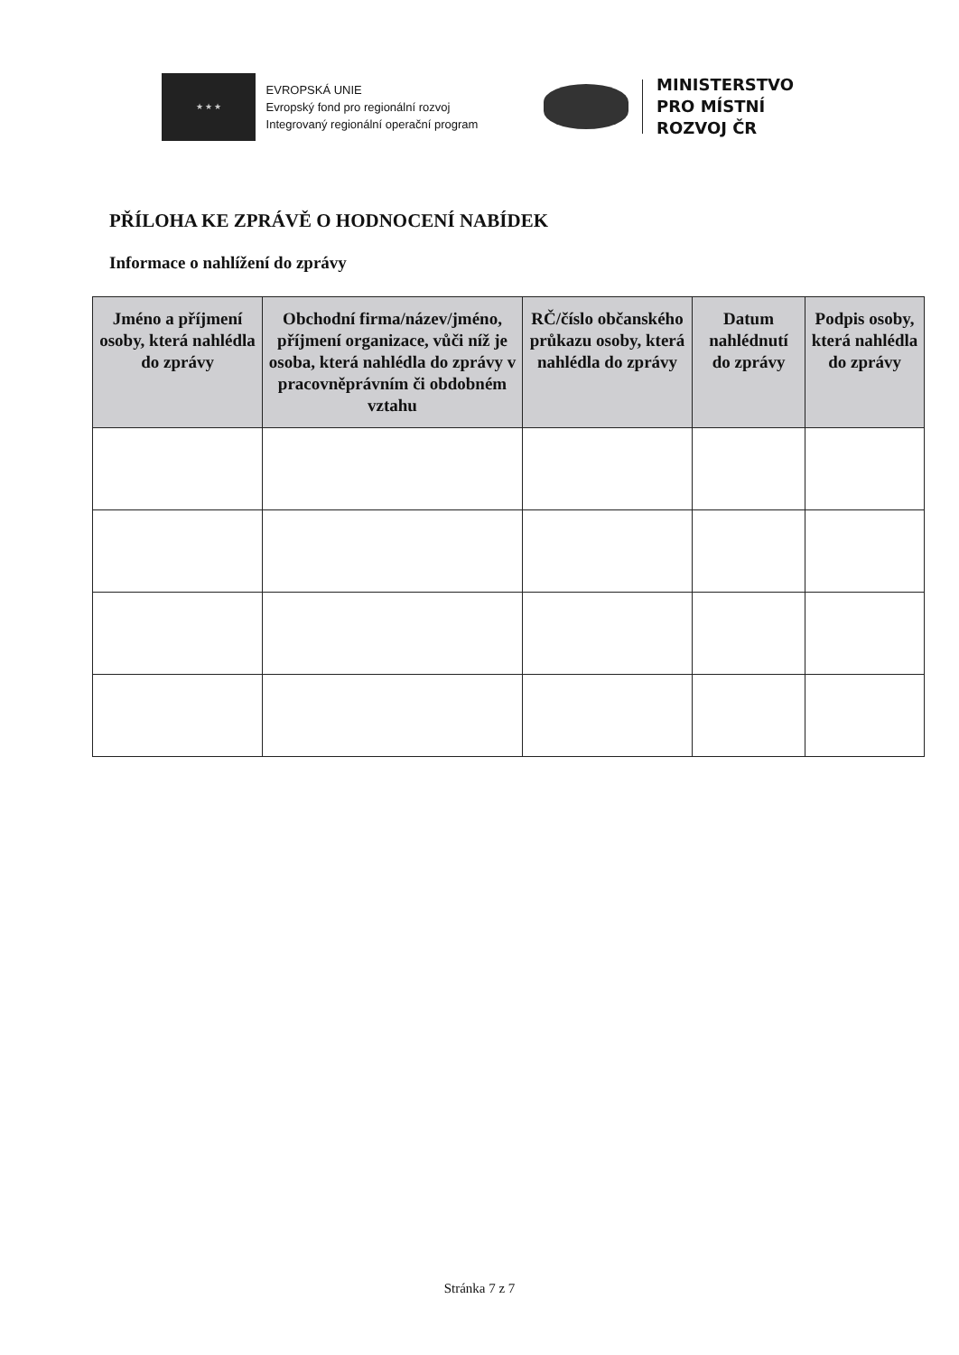★ ★ ★
EVROPSKÁ UNIE
Evropský fond pro regionální rozvoj
Integrovaný regionální operační program
MINISTERSTVO
PRO MÍSTNÍ
ROZVOJ ČR
PŘÍLOHA KE ZPRÁVĚ O HODNOCENÍ NABÍDEK
Informace o nahlížení do zprávy
| Jméno a příjmení osoby, která nahlédla do zprávy | Obchodní firma/název/jméno, příjmení organizace, vůči níž je osoba, která nahlédla do zprávy v pracovněprávním či obdobném vztahu | RČ/číslo občanského průkazu osoby, která nahlédla do zprávy | Datum nahlédnutí do zprávy | Podpis osoby, která nahlédla do zprávy |
| --- | --- | --- | --- | --- |
Stránka 7 z 7